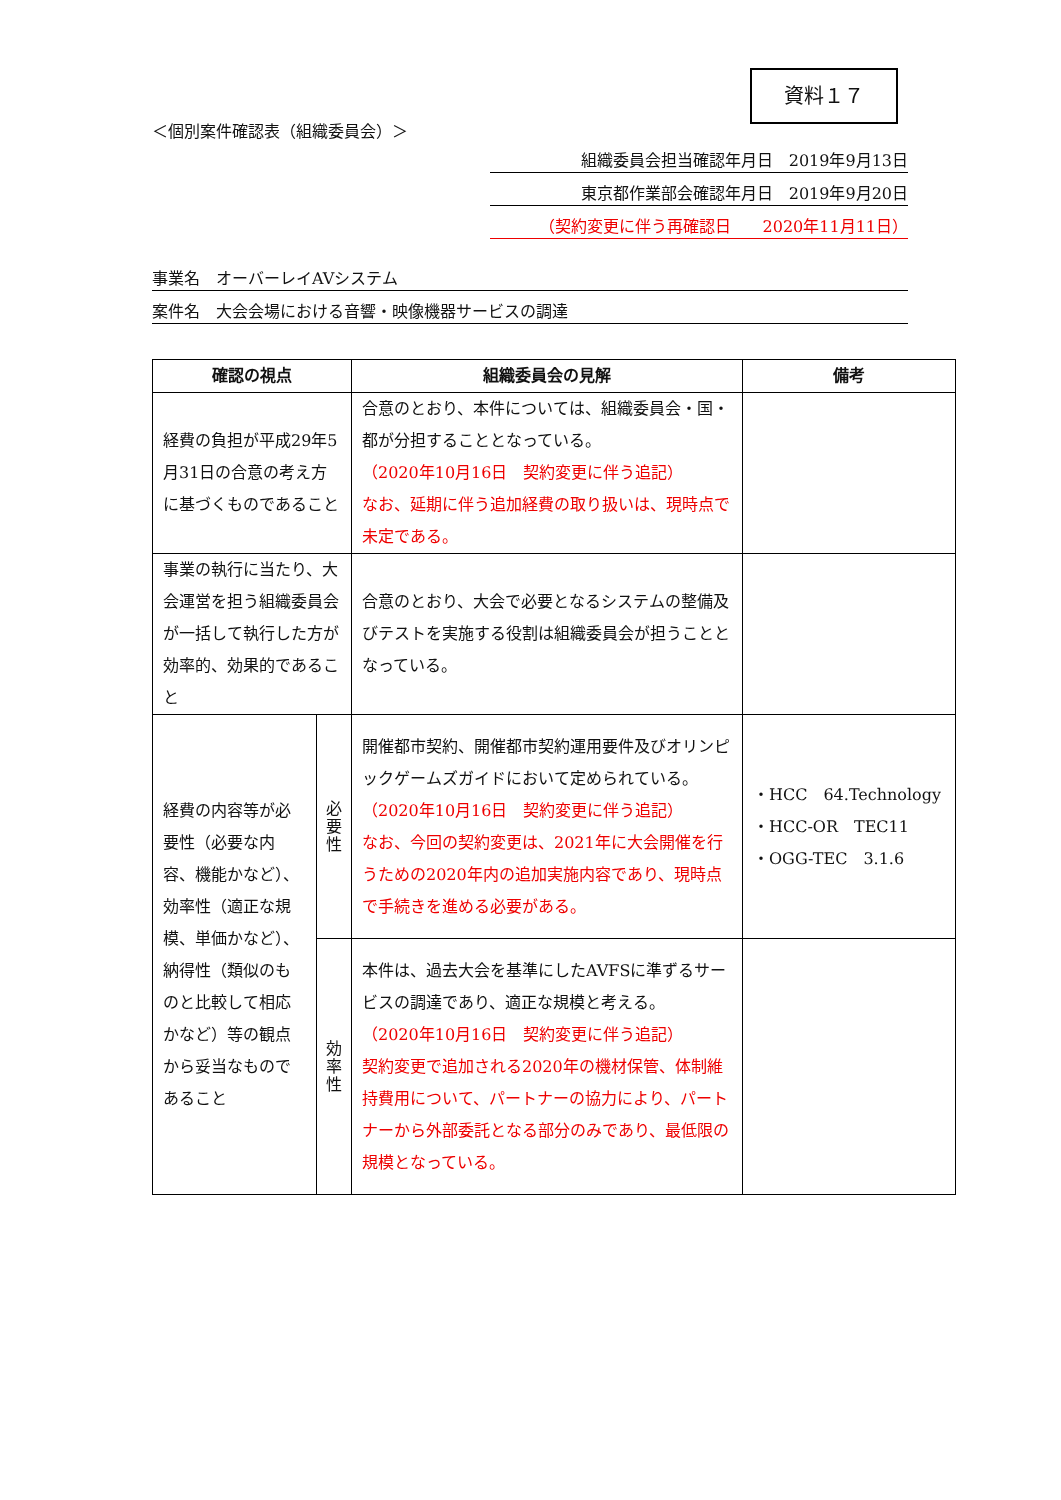資料１７
＜個別案件確認表（組織委員会）＞
組織委員会担当確認年月日　2019年9月13日
東京都作業部会確認年月日　2019年9月20日
（契約変更に伴う再確認日　　2020年11月11日）
事業名　オーバーレイAVシステム
案件名　大会会場における音響・映像機器サービスの調達
| 確認の視点 | | 組織委員会の見解 | 備考 |
| --- | --- | --- | --- |
| 経費の負担が平成29年5月31日の合意の考え方に基づくものであること | | 合意のとおり、本件については、組織委員会・国・都が分担することとなっている。 （2020年10月16日 契約変更に伴う追記） なお、延期に伴う追加経費の取り扱いは、現時点で未定である。 | |
| 事業の執行に当たり、大会運営を担う組織委員会が一括して執行した方が効率的、効果的であること | | 合意のとおり、大会で必要となるシステムの整備及びテストを実施する役割は組織委員会が担うこととなっている。 | |
| 経費の内容等が必要性（必要な内容、機能かなど）、効率性（適正な規模、単価かなど）、納得性（類似のものと比較して相応かなど）等の観点から妥当なものであること | 必 要 性 | 開催都市契約、開催都市契約運用要件及びオリンピックゲームズガイドにおいて定められている。 （2020年10月16日 契約変更に伴う追記） なお、今回の契約変更は、2021年に大会開催を行うための2020年内の追加実施内容であり、現時点で手続きを進める必要がある。 | ・HCC 64.Technology ・HCC-OR TEC11 ・OGG-TEC 3.1.6 |
| | 効 率 性 | 本件は、過去大会を基準にしたAVFSに準ずるサービスの調達であり、適正な規模と考える。 （2020年10月16日 契約変更に伴う追記） 契約変更で追加される2020年の機材保管、体制維持費用について、パートナーの協力により、パートナーから外部委託となる部分のみであり、最低限の規模となっている。 | |